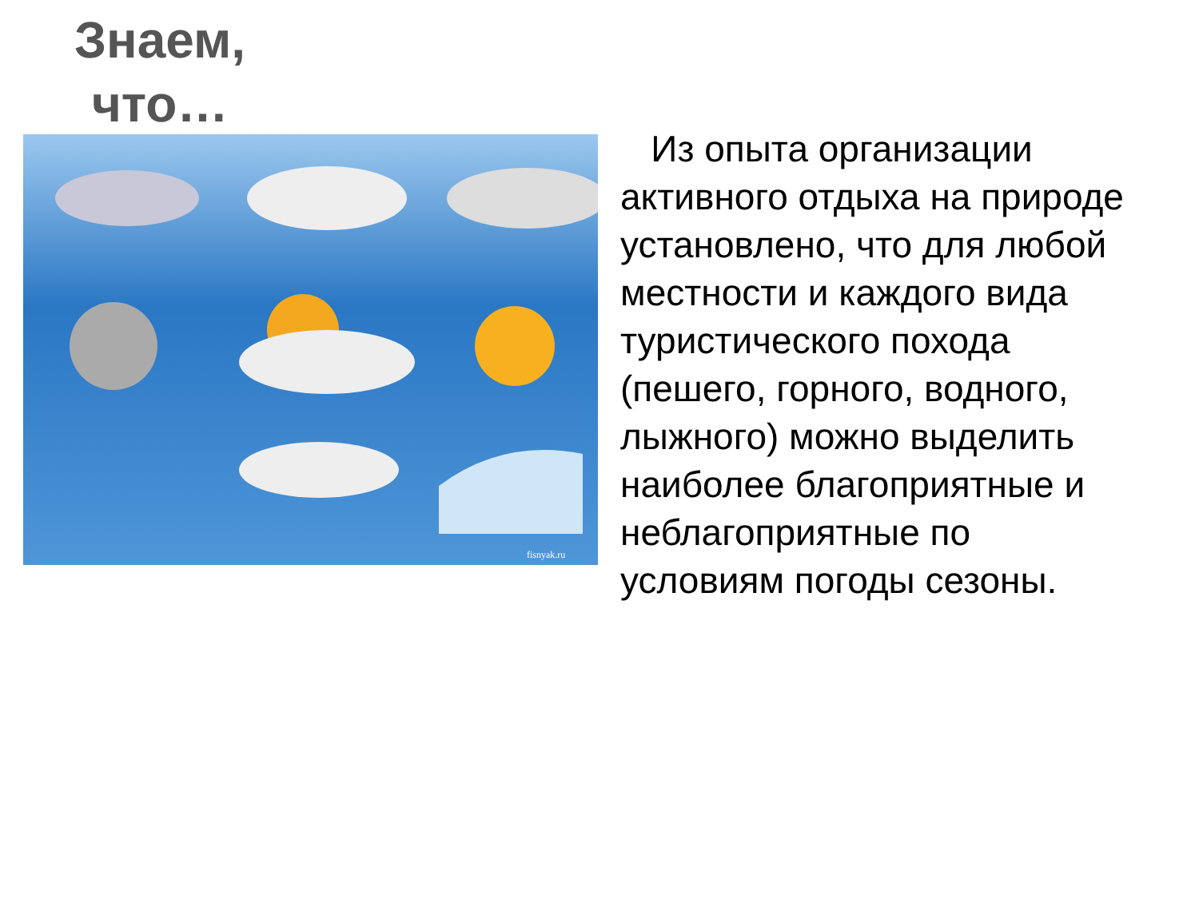Знаем,
что…
fisnyak.ru
Из опыта организации активного отдыха на природе установлено, что для любой местности и каждого вида туристического похода (пешего, горного, водного, лыжного) можно выделить наиболее благоприятные и неблагоприятные по условиям погоды сезоны.